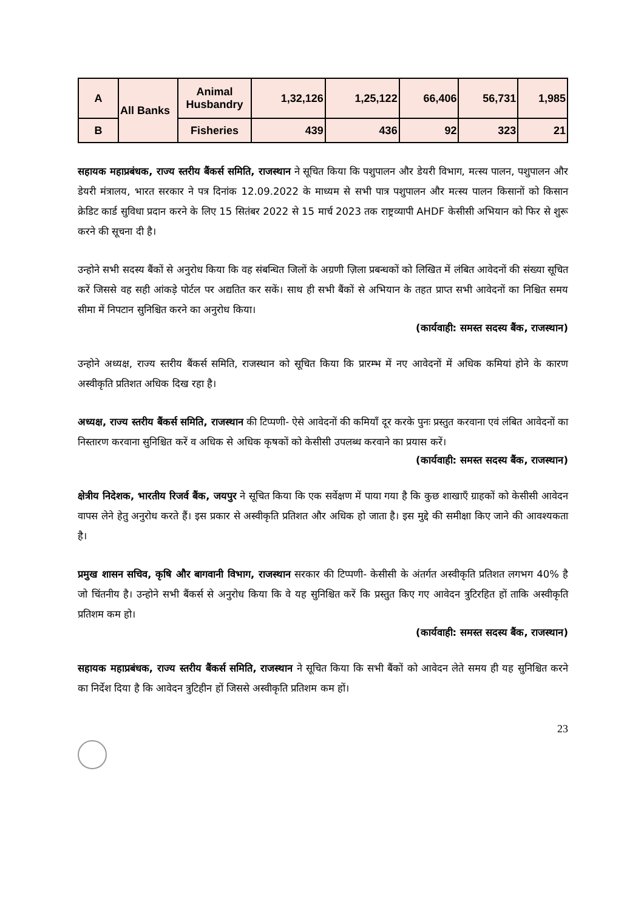| A | All Banks | Animal Husbandry | 1,32,126 | 1,25,122 | 66,406 | 56,731 | 1,985 |
| B | | Fisheries | 439 | 436 | 92 | 323 | 21 |
सहायक महाप्रबंधक, राज्य स्तरीय बैंकर्स समिति, राजस्थान ने सूचित किया कि पशुपालन और डेयरी विभाग, मत्स्य पालन, पशुपालन और डेयरी मंत्रालय, भारत सरकार ने पत्र दिनांक 12.09.2022 के माध्यम से सभी पात्र पशुपालन और मत्स्य पालन किसानों को किसान क्रेडिट कार्ड सुविधा प्रदान करने के लिए 15 सितंबर 2022 से 15 मार्च 2023 तक राष्ट्रव्यापी AHDF केसीसी अभियान को फिर से शुरू करने की सूचना दी है।
उन्होने सभी सदस्य बैंकों से अनुरोध किया कि वह संबन्धित जिलों के अग्रणी ज़िला प्रबन्धकों को लिखित में लंबित आवेदनों की संख्या सूचित करें जिससे वह सही आंकड़े पोर्टल पर अद्यतित कर सकें। साथ ही सभी बैंकों से अभियान के तहत प्राप्त सभी आवेदनों का निश्चित समय सीमा में निपटान सुनिश्चित करने का अनुरोध किया।
(कार्यवाही: समस्त सदस्य बैंक, राजस्थान)
उन्होने अध्यक्ष, राज्य स्तरीय बैंकर्स समिति, राजस्थान को सूचित किया कि प्रारम्भ में नए आवेदनों में अधिक कमियां होने के कारण अस्वीकृति प्रतिशत अधिक दिख रहा है।
अध्यक्ष, राज्य स्तरीय बैंकर्स समिति, राजस्थान की टिप्पणी- ऐसे आवेदनों की कमियाँ दूर करके पुनः प्रस्तुत करवाना एवं लंबित आवेदनों का निस्तारण करवाना सुनिश्चित करें व अधिक से अधिक कृषकों को केसीसी उपलब्ध करवाने का प्रयास करें।
(कार्यवाही: समस्त सदस्य बैंक, राजस्थान)
क्षेत्रीय निदेशक, भारतीय रिजर्व बैंक, जयपुर ने सूचित किया कि एक सर्वेक्षण में पाया गया है कि कुछ शाखाएँ ग्राहकों को केसीसी आवेदन वापस लेने हेतु अनुरोध करते हैं। इस प्रकार से अस्वीकृति प्रतिशत और अधिक हो जाता है। इस मुद्दे की समीक्षा किए जाने की आवश्यकता है।
प्रमुख शासन सचिव, कृषि और बागवानी विभाग, राजस्थान सरकार की टिप्पणी- केसीसी के अंतर्गत अस्वीकृति प्रतिशत लगभग 40% है जो चिंतनीय है। उन्होने सभी बैंकर्स से अनुरोध किया कि वे यह सुनिश्चित करें कि प्रस्तुत किए गए आवेदन त्रुटिरहित हों ताकि अस्वीकृति प्रतिशम कम हो।
(कार्यवाही: समस्त सदस्य बैंक, राजस्थान)
सहायक महाप्रबंधक, राज्य स्तरीय बैंकर्स समिति, राजस्थान ने सूचित किया कि सभी बैंकों को आवेदन लेते समय ही यह सुनिश्चित करने का निर्देश दिया है कि आवेदन त्रुटिहीन हों जिससे अस्वीकृति प्रतिशम कम हों।
23